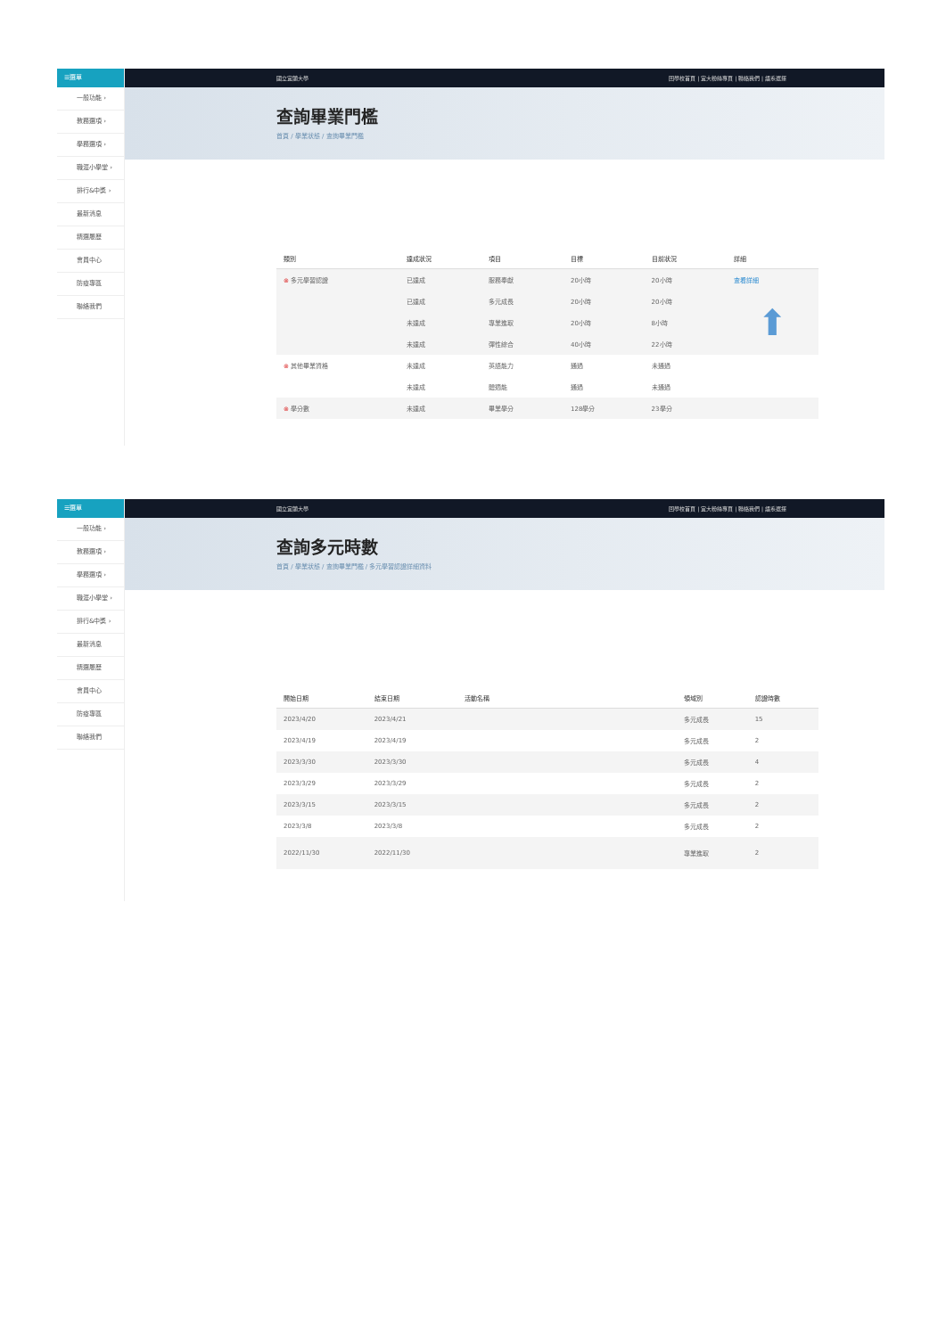☰選單
一般功能 ›
教務選項 ›
學務選項 ›
職涯小學堂 ›
排行&中獎 ›
最新消息
精選履歷
會員中心
防疫專區
聯絡我們
國立宜蘭大學 回學校首頁 | 宜大粉絲專頁 | 聯絡我們 | 語系選擇
查詢畢業門檻
首頁 / 學業狀態 / 查詢畢業門檻
| 類別 | 達成狀況 | 項目 | 目標 | 目前狀況 | 詳細 |
| --- | --- | --- | --- | --- | --- |
| ⊗ 多元學習認證 | 已達成 | 服務奉獻 | 20小時 | 20小時 | 查看詳細 |
| | 已達成 | 多元成長 | 20小時 | 20小時 | ⬆ |
| | 未達成 | 專業進取 | 20小時 | 8小時 | |
| | 未達成 | 彈性綜合 | 40小時 | 22小時 | |
| ⊗ 其他畢業資格 | 未達成 | 英語能力 | 通過 | 未通過 | |
| | 未達成 | 體適能 | 通過 | 未通過 | |
| ⊗ 學分數 | 未達成 | 畢業學分 | 128學分 | 23學分 | |
☰選單
一般功能 ›
教務選項 ›
學務選項 ›
職涯小學堂 ›
排行&中獎 ›
最新消息
精選履歷
會員中心
防疫專區
聯絡我們
國立宜蘭大學 回學校首頁 | 宜大粉絲專頁 | 聯絡我們 | 語系選擇
查詢多元時數
首頁 / 學業狀態 / 查詢畢業門檻 / 多元學習認證詳細資料
| 開始日期 | 結束日期 | 活動名稱 | 領域別 | 認證時數 |
| --- | --- | --- | --- | --- |
| 2023/4/20 | 2023/4/21 | | 多元成長 | 15 |
| 2023/4/19 | 2023/4/19 | | 多元成長 | 2 |
| 2023/3/30 | 2023/3/30 | | 多元成長 | 4 |
| 2023/3/29 | 2023/3/29 | | 多元成長 | 2 |
| 2023/3/15 | 2023/3/15 | | 多元成長 | 2 |
| 2023/3/8 | 2023/3/8 | | 多元成長 | 2 |
| 2022/11/30 | 2022/11/30 | | 專業進取 | 2 |